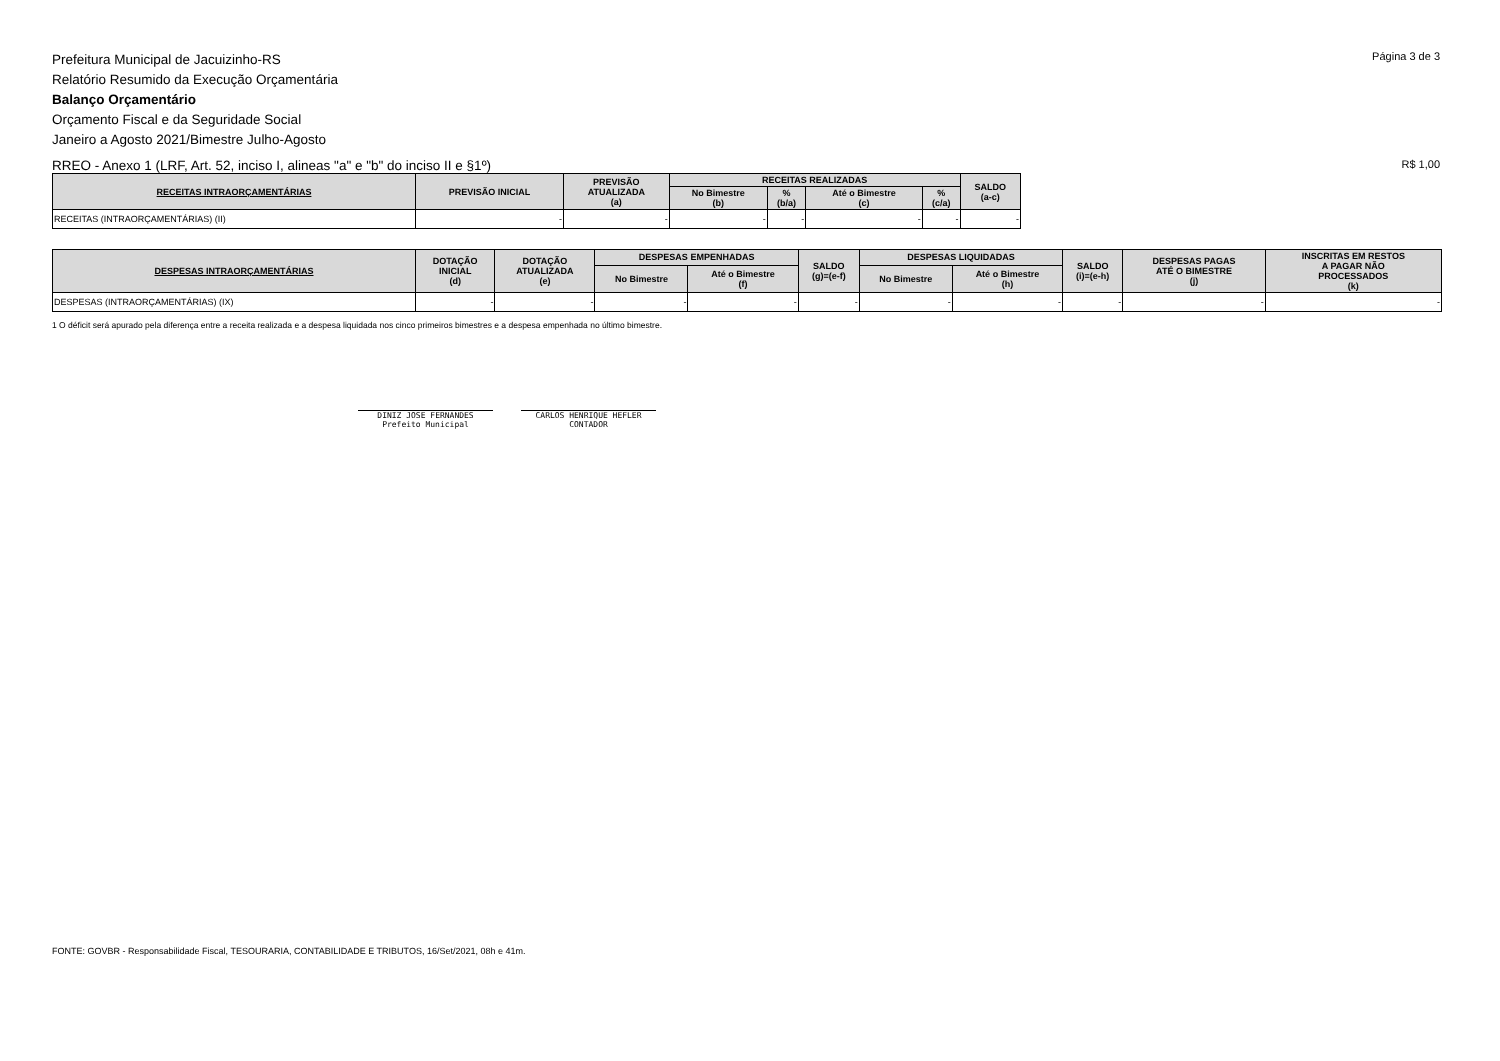Página 3 de 3
Prefeitura Municipal de Jacuizinho-RS
Relatório Resumido da Execução Orçamentária
Balanço Orçamentário
Orçamento Fiscal e da Seguridade Social
Janeiro a Agosto 2021/Bimestre Julho-Agosto
R$ 1,00 RREO - Anexo 1 (LRF, Art. 52, inciso I, alineas "a" e "b" do inciso II e §1º)
| RECEITAS INTRAORÇAMENTÁRIAS | PREVISÃO INICIAL | PREVISÃO ATUALIZADA (a) | RECEITAS REALIZADAS | | | | SALDO (a-c) |
| --- | --- | --- | --- | --- | --- | --- | --- |
| | | | No Bimestre (b) | % (b/a) | Até o Bimestre (c) | % (c/a) | |
| RECEITAS (INTRAORÇAMENTÁRIAS) (II) | - | - | - | - | - | - | - |
| DESPESAS INTRAORÇAMENTÁRIAS | DOTAÇÃO INICIAL (d) | DOTAÇÃO ATUALIZADA (e) | DESPESAS EMPENHADAS | | SALDO (g)=(e-f) | DESPESAS LIQUIDADAS | | SALDO (i)=(e-h) | DESPESAS PAGAS ATÉ O BIMESTRE (j) | INSCRITAS EM RESTOS A PAGAR NÃO PROCESSADOS (k) |
| --- | --- | --- | --- | --- | --- | --- | --- | --- | --- | --- |
| | | | No Bimestre | Até o Bimestre (f) | | No Bimestre | Até o Bimestre (h) | | | |
| DESPESAS (INTRAORÇAMENTÁRIAS) (IX) | - | - | - | - | - | - | - | - | - | - |
1 O déficit será apurado pela diferença entre a receita realizada e a despesa liquidada nos cinco primeiros bimestres e a despesa empenhada no último bimestre.
DINIZ JOSE FERNANDES
Prefeito Municipal CARLOS HENRIQUE HEFLER
CONTADOR
FONTE: GOVBR - Responsabilidade Fiscal, TESOURARIA, CONTABILIDADE E TRIBUTOS, 16/Set/2021, 08h e 41m.